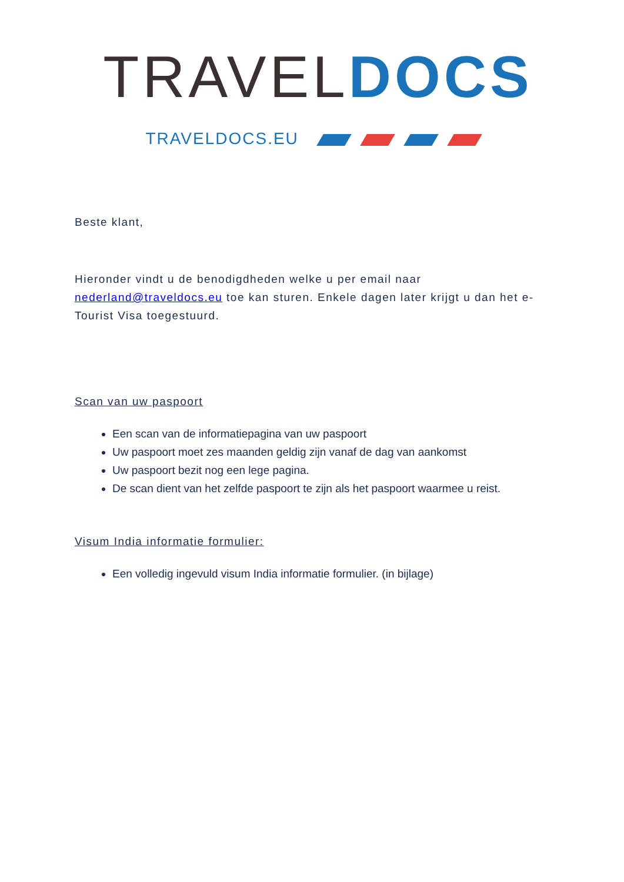TRAVEL DOCS
TRAVELDOCS.EU
Beste klant,
Hieronder vindt u de benodigdheden welke u per email naar nederland@traveldocs.eu toe kan sturen. Enkele dagen later krijgt u dan het e-Tourist Visa toegestuurd.
Scan van uw paspoort
Een scan van de informatiepagina van uw paspoort
Uw paspoort moet zes maanden geldig zijn vanaf de dag van aankomst
Uw paspoort bezit nog een lege pagina.
De scan dient van het zelfde paspoort te zijn als het paspoort waarmee u reist.
Visum India informatie formulier:
Een volledig ingevuld visum India informatie formulier. (in bijlage)